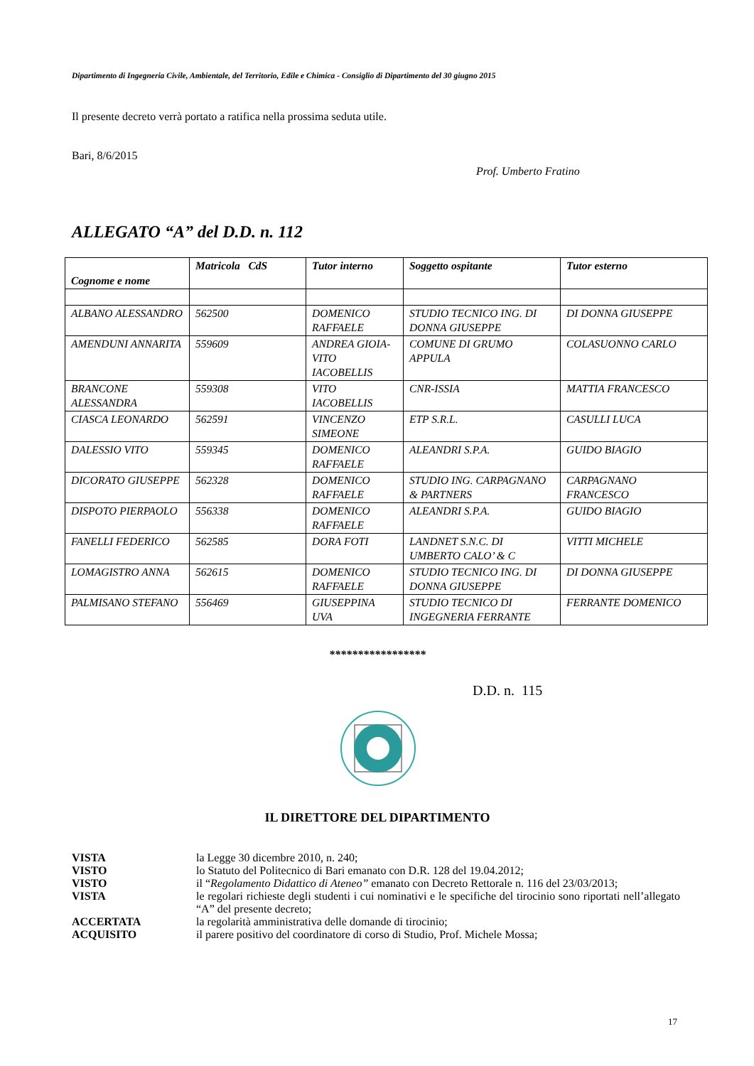Dipartimento di Ingegneria Civile, Ambientale, del Territorio, Edile e Chimica - Consiglio di Dipartimento del 30 giugno 2015
Il presente decreto verrà portato a ratifica nella prossima seduta utile.
Bari, 8/6/2015
Prof. Umberto Fratino
ALLEGATO “A” del D.D. n. 112
| Cognome e nome | Matricola CdS | Tutor interno | Soggetto ospitante | Tutor esterno |
| --- | --- | --- | --- | --- |
| ALBANO ALESSANDRO | 562500 | DOMENICO RAFFAELE | STUDIO TECNICO ING. DI DONNA GIUSEPPE | DI DONNA GIUSEPPE |
| AMENDUNI ANNARITA | 559609 | ANDREA GIOIA-VITO IACOBELLIS | COMUNE DI GRUMO APPULA | COLASUONNO CARLO |
| BRANCONE ALESSANDRA | 559308 | VITO IACOBELLIS | CNR-ISSIA | MATTIA FRANCESCO |
| CIASCA LEONARDO | 562591 | VINCENZO SIMEONE | ETP S.R.L. | CASULLI LUCA |
| DALESSIO VITO | 559345 | DOMENICO RAFFAELE | ALEANDRI S.P.A. | GUIDO BIAGIO |
| DICORATO GIUSEPPE | 562328 | DOMENICO RAFFAELE | STUDIO ING. CARPAGNANO & PARTNERS | CARPAGNANO FRANCESCO |
| DISPOTO PIERPAOLO | 556338 | DOMENICO RAFFAELE | ALEANDRI S.P.A. | GUIDO BIAGIO |
| FANELLI FEDERICO | 562585 | DORA FOTI | LANDNET S.N.C. DI UMBERTO CALO’ & C | VITTI MICHELE |
| LOMAGISTRO ANNA | 562615 | DOMENICO RAFFAELE | STUDIO TECNICO ING. DI DONNA GIUSEPPE | DI DONNA GIUSEPPE |
| PALMISANO STEFANO | 556469 | GIUSEPPINA UVA | STUDIO TECNICO DI INGEGNERIA FERRANTE | FERRANTE DOMENICO |
*****************
D.D. n. 115
IL DIRETTORE DEL DIPARTIMENTO
| VISTA | la Legge 30 dicembre 2010, n. 240; |
| VISTO | lo Statuto del Politecnico di Bari emanato con D.R. 128 del 19.04.2012; |
| VISTO | il “ Regolamento Didattico di Ateneo” emanato con Decreto Rettorale n. 116 del 23/03/2013; |
| VISTA | le regolari richieste degli studenti i cui nominativi e le specifiche del tirocinio sono riportati nell’allegato “A” del presente decreto; |
| ACCERTATA | la regolarità amministrativa delle domande di tirocinio; |
| ACQUISITO | il parere positivo del coordinatore di corso di Studio, Prof. Michele Mossa; |
17